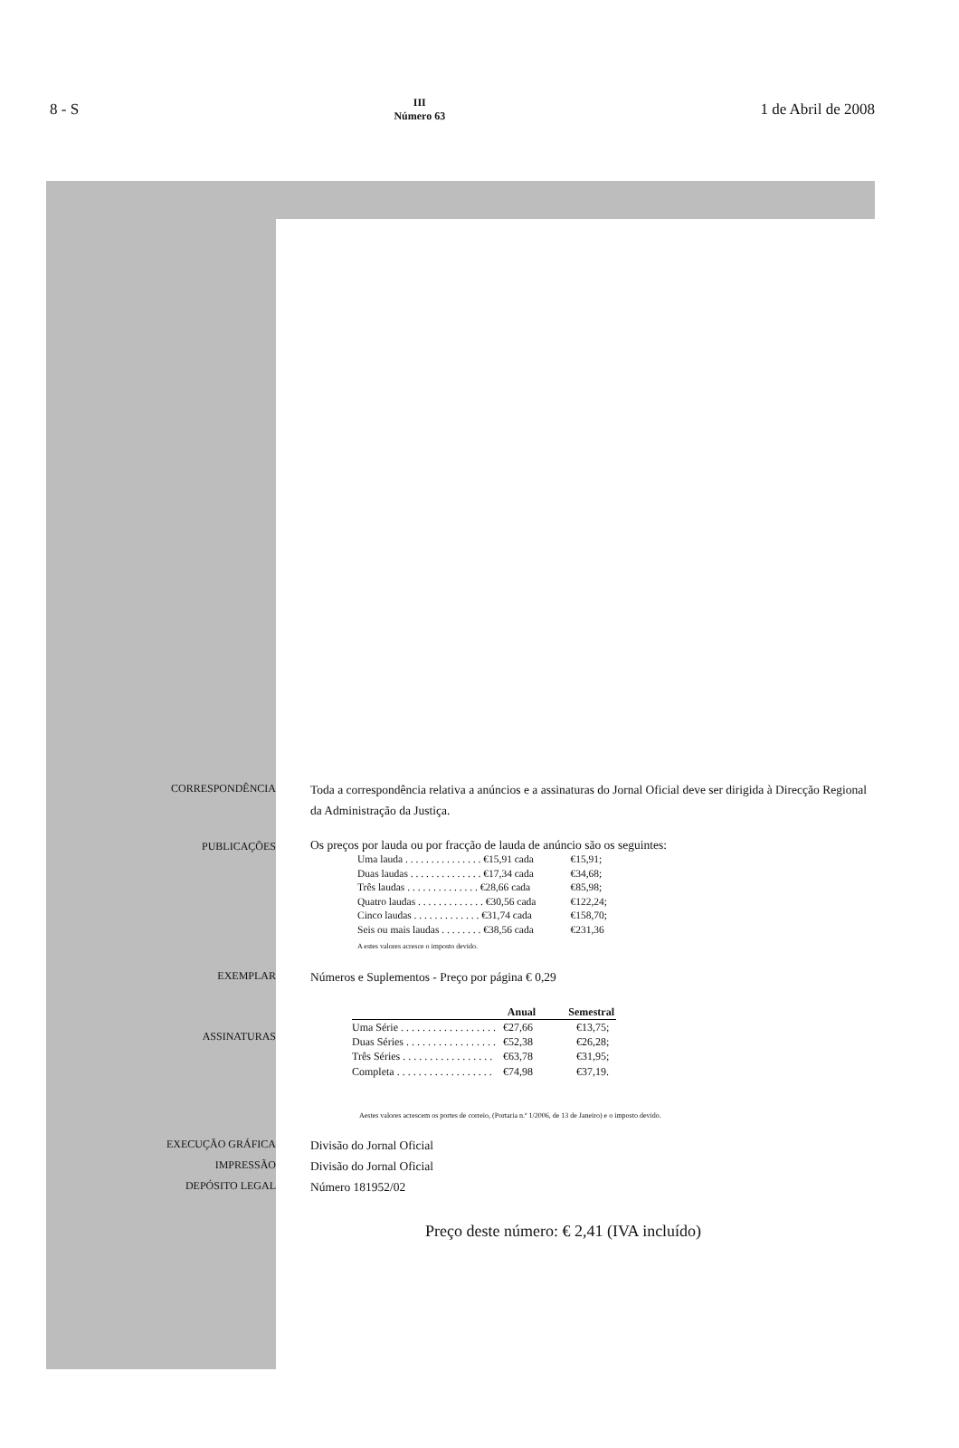8 - S III
Número 63 1 de Abril de 2008
CORRESPONDÊNCIA
Toda a correspondência relativa a anúncios e a assinaturas do Jornal Oficial deve ser dirigida à Direcção Regional da Administração da Justiça.
PUBLICAÇÕES
Os preços por lauda ou por fracção de lauda de anúncio são os seguintes:
| Uma lauda . . . . . . . . . . . . . . . €15,91 cada | €15,91; |
| Duas laudas . . . . . . . . . . . . . . €17,34 cada | €34,68; |
| Três laudas . . . . . . . . . . . . . . €28,66 cada | €85,98; |
| Quatro laudas . . . . . . . . . . . . . €30,56 cada | €122,24; |
| Cinco laudas . . . . . . . . . . . . . €31,74 cada | €158,70; |
| Seis ou mais laudas . . . . . . . . €38,56 cada | €231,36 |
A estes valores acresce o imposto devido.
EXEMPLAR
Números e Suplementos - Preço por página € 0,29
ASSINATURAS
| | Anual | Semestral |
| --- | --- | --- |
| Uma Série . . . . . . . . . . . . . . . . . . | €27,66 | €13,75; |
| Duas Séries . . . . . . . . . . . . . . . . . | €52,38 | €26,28; |
| Três Séries . . . . . . . . . . . . . . . . . | €63,78 | €31,95; |
| Completa . . . . . . . . . . . . . . . . . . | €74,98 | €37,19. |
Aestes valores acrescem os portes de correio, (Portaria n.º 1/2006, de 13 de Janeiro) e o imposto devido.
EXECUÇÃO GRÁFICA
Divisão do Jornal Oficial
IMPRESSÃO
Divisão do Jornal Oficial
DEPÓSITO LEGAL
Número 181952/02
Preço deste número: € 2,41 (IVA incluído)